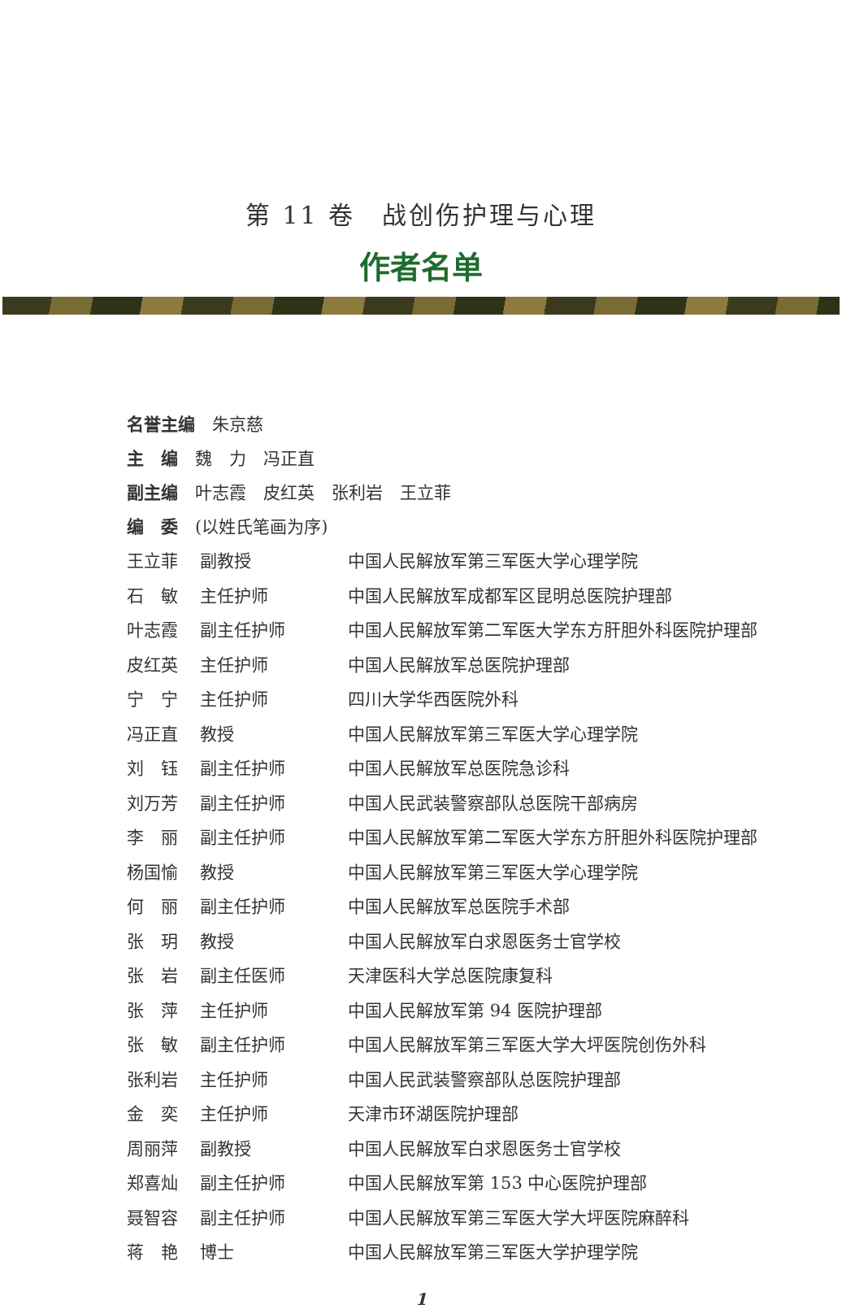第 11 卷　战创伤护理与心理
作者名单
名誉主编　朱京慈
主　编　魏　力　冯正直
副主编　叶志霞　皮红英　张利岩　王立菲
编　委　(以姓氏笔画为序)
| 王立菲 | 副教授 | 中国人民解放军第三军医大学心理学院 |
| 石 敏 | 主任护师 | 中国人民解放军成都军区昆明总医院护理部 |
| 叶志霞 | 副主任护师 | 中国人民解放军第二军医大学东方肝胆外科医院护理部 |
| 皮红英 | 主任护师 | 中国人民解放军总医院护理部 |
| 宁 宁 | 主任护师 | 四川大学华西医院外科 |
| 冯正直 | 教授 | 中国人民解放军第三军医大学心理学院 |
| 刘 钰 | 副主任护师 | 中国人民解放军总医院急诊科 |
| 刘万芳 | 副主任护师 | 中国人民武装警察部队总医院干部病房 |
| 李 丽 | 副主任护师 | 中国人民解放军第二军医大学东方肝胆外科医院护理部 |
| 杨国愉 | 教授 | 中国人民解放军第三军医大学心理学院 |
| 何 丽 | 副主任护师 | 中国人民解放军总医院手术部 |
| 张 玥 | 教授 | 中国人民解放军白求恩医务士官学校 |
| 张 岩 | 副主任医师 | 天津医科大学总医院康复科 |
| 张 萍 | 主任护师 | 中国人民解放军第 94 医院护理部 |
| 张 敏 | 副主任护师 | 中国人民解放军第三军医大学大坪医院创伤外科 |
| 张利岩 | 主任护师 | 中国人民武装警察部队总医院护理部 |
| 金 奕 | 主任护师 | 天津市环湖医院护理部 |
| 周丽萍 | 副教授 | 中国人民解放军白求恩医务士官学校 |
| 郑喜灿 | 副主任护师 | 中国人民解放军第 153 中心医院护理部 |
| 聂智容 | 副主任护师 | 中国人民解放军第三军医大学大坪医院麻醉科 |
| 蒋 艳 | 博士 | 中国人民解放军第三军医大学护理学院 |
1